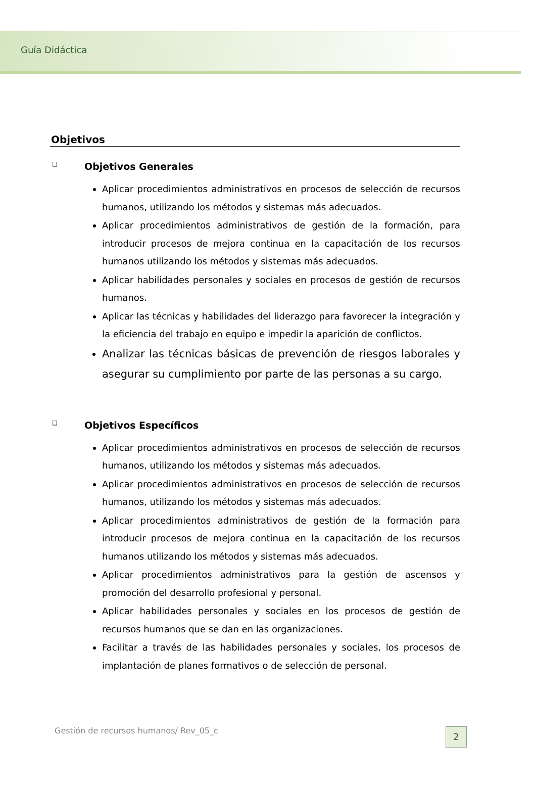Guía Didáctica
Objetivos
❑ Objetivos Generales
Aplicar procedimientos administrativos en procesos de selección de recursos humanos, utilizando los métodos y sistemas más adecuados.
Aplicar procedimientos administrativos de gestión de la formación, para introducir procesos de mejora continua en la capacitación de los recursos humanos utilizando los métodos y sistemas más adecuados.
Aplicar habilidades personales y sociales en procesos de gestión de recursos humanos.
Aplicar las técnicas y habilidades del liderazgo para favorecer la integración y la eficiencia del trabajo en equipo e impedir la aparición de conflictos.
Analizar las técnicas básicas de prevención de riesgos laborales y asegurar su cumplimiento por parte de las personas a su cargo.
❑ Objetivos Específicos
Aplicar procedimientos administrativos en procesos de selección de recursos humanos, utilizando los métodos y sistemas más adecuados.
Aplicar procedimientos administrativos en procesos de selección de recursos humanos, utilizando los métodos y sistemas más adecuados.
Aplicar procedimientos administrativos de gestión de la formación para introducir procesos de mejora continua en la capacitación de los recursos humanos utilizando los métodos y sistemas más adecuados.
Aplicar procedimientos administrativos para la gestión de ascensos y promoción del desarrollo profesional y personal.
Aplicar habilidades personales y sociales en los procesos de gestión de recursos humanos que se dan en las organizaciones.
Facilitar a través de las habilidades personales y sociales, los procesos de implantación de planes formativos o de selección de personal.
Gestión de recursos humanos/ Rev_05_c
2